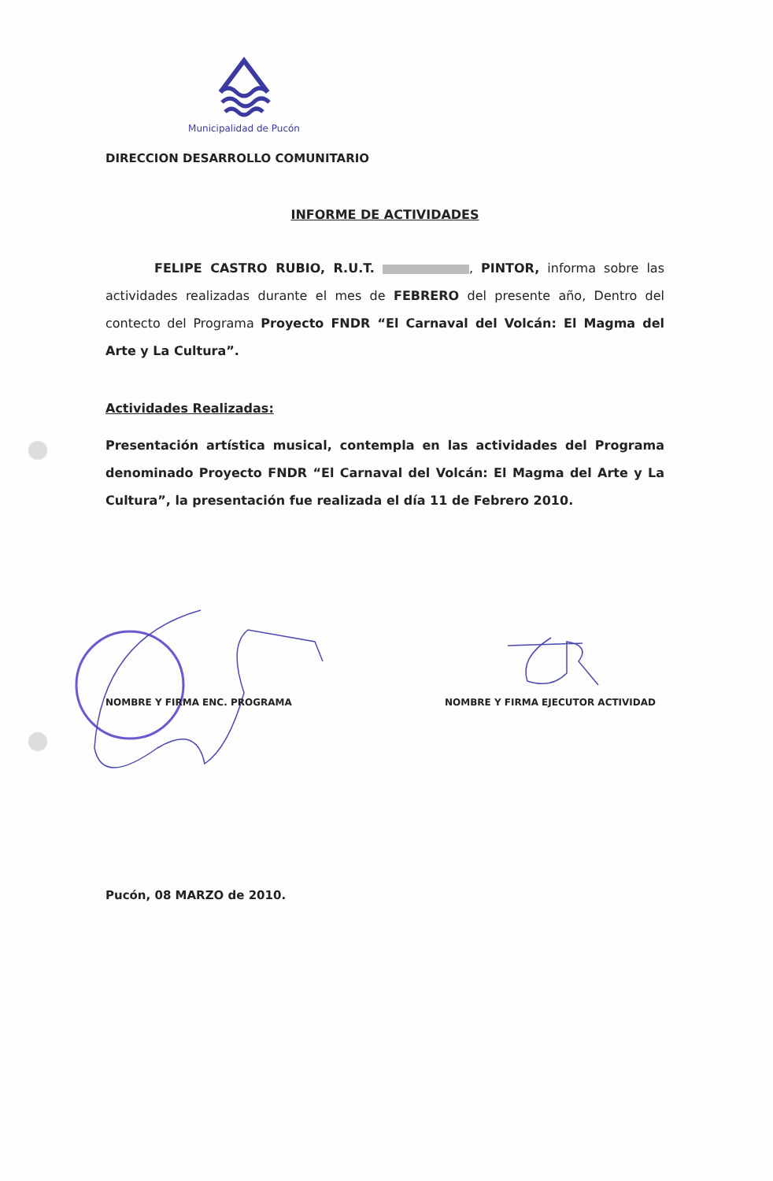Municipalidad de Pucón
DIRECCION DESARROLLO COMUNITARIO
INFORME DE ACTIVIDADES
FELIPE CASTRO RUBIO, R.U.T. , PINTOR, informa sobre las actividades realizadas durante el mes de FEBRERO del presente año, Dentro del contecto del Programa Proyecto FNDR “El Carnaval del Volcán: El Magma del Arte y La Cultura”.
Actividades Realizadas:
Presentación artística musical, contempla en las actividades del Programa denominado Proyecto FNDR “El Carnaval del Volcán: El Magma del Arte y La Cultura”, la presentación fue realizada el día 11 de Febrero 2010.
NOMBRE Y FIRMA ENC. PROGRAMA
NOMBRE Y FIRMA EJECUTOR ACTIVIDAD
Pucón, 08 MARZO de 2010.